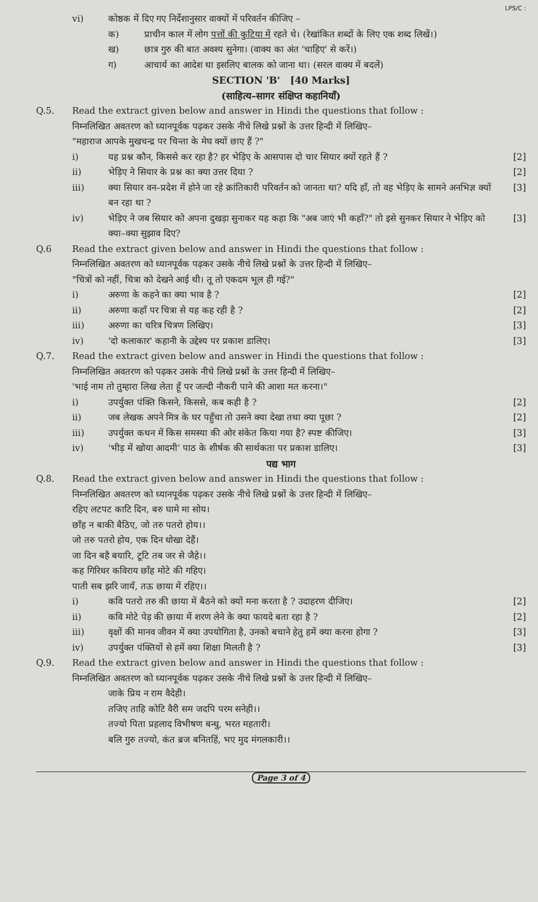LPS/C :
vi) कोष्ठक में दिए गए निर्देशानुसार वाक्यों में परिवर्तन कीजिए –
क) प्राचीन काल में लोग पत्तों की कुटिया में रहते थे। (रेखांकित शब्दों के लिए एक शब्द लिखें।)
ख) छात्र गुरु की बात अवश्य सुनेगा। (वाक्य का अंत 'चाहिए' से करें।)
ग) आचार्य का आदेश था इसलिए बालक को जाना था। (सरल वाक्य में बदलें)
SECTION 'B' [40 Marks]
(साहित्य–सागर संक्षिप्त कहानियाँ)
Q.5. Read the extract given below and answer in Hindi the questions that follow :
निम्नलिखित अवतरण को ध्यानपूर्वक पढ़कर उसके नीचे लिखे प्रश्नों के उत्तर हिन्दी में लिखिए–
"महाराज आपके मुखचन्द्र पर चिन्ता के मेघ क्यों छाए हैं ?"
i) यह प्रश्न कौन, किससे कर रहा है? हर भेड़िए के आसपास दो चार सियार क्यों रहते हैं ?
[2]
ii) भेड़िए ने सियार के प्रश्न का क्या उत्तर दिया ?
[2]
iii) क्या सियार वन–प्रदेश में होने जा रहे क्रांतिकारी परिवर्तन को जानता था? यदि हाँ, तो वह भेड़िए के सामने अनभिज्ञ क्यों बन रहा था ?
[3]
iv) भेड़िए ने जब सियार को अपना दुखड़ा सुनाकर यह कहा कि "अब जाएं भी कहाँ?" तो इसे सुनकर सियार ने भेड़िए को क्या–क्या सुझाव दिए?
[3]
Q.6 Read the extract given below and answer in Hindi the questions that follow :
निम्नलिखित अवतरण को ध्यानपूर्वक पढ़कर उसके नीचे लिखे प्रश्नों के उत्तर हिन्दी में लिखिए–
"चित्रों को नहीं, चित्रा को देखने आई थी। तू तो एकदम भूल ही गई?"
i) अरुणा के कहने का क्या भाव है ? [2]
ii) अरुणा कहाँ पर चित्रा से यह कह रही है ?
[2]
iii) अरुणा का चरित्र चित्रण लिखिए। [3]
iv) 'दो कलाकार' कहानी के उद्देश्य पर प्रकाश डालिए।
[3]
Q.7. Read the extract given below and answer in Hindi the questions that follow :
निम्नलिखित अवतरण को पढ़कर उसके नीचे लिखे प्रश्नों के उत्तर हिन्दी में लिखिए–
'भाई नाम तो तुम्हारा लिख लेता हूँ पर जल्दी नौकरी पाने की आशा मत करना।"
i) उपर्युक्त पंक्ति किसने, किससे, कब कही है ?
[2]
ii) जब लेखक अपने मित्र के घर पहुँचा तो उसने क्या देखा तथा क्या पूछा ?
[2]
iii) उपर्युक्त कथन में किस समस्या की ओर संकेत किया गया है? स्पष्ट कीजिए।
[3]
iv) 'भीड़ में खोया आदमी' पाठ के शीर्षक की सार्थकता पर प्रकाश डालिए।
[3]
पद्य भाग
Q.8. Read the extract given below and answer in Hindi the questions that follow :
निम्नलिखित अवतरण को ध्यानपूर्वक पढ़कर उसके नीचे लिखे प्रश्नों के उत्तर हिन्दी में लिखिए–
रहिए लटपट काटि दिन, बरु घामे मा सोय।
छाँह न बाकी बैठिए, जो तरु पतरो होय।।
जो तरु पतरो होय, एक दिन धोखा देहैं।
जा दिन बहै बयारि, टूटि तब जर से जैहे।।
कह गिरिधर कविराय छाँह मोटे की गहिए।
पाती सब झरि जायँ, तऊ छाया में रहिए।।
i) कवि पतरो तरु की छाया में बैठने को क्यों मना करता है ? उदाहरण दीजिए।
[2]
ii) कवि मोटे पेड़ की छाया में शरण लेने के क्या फायदे बता रहा है ?
[2]
iii) वृक्षों की मानव जीवन में क्या उपयोगिता है, उनको बचाने हेतु हमें क्या करना होगा ?
[3]
iv) उपर्युक्त पंक्तियों से हमें क्या शिक्षा मिलती है ?
[3]
Q.9. Read the extract given below and answer in Hindi the questions that follow :
निम्नलिखित अवतरण को ध्यानपूर्वक पढ़कर उसके नीचे लिखे प्रश्नों के उत्तर हिन्दी में लिखिए–
जाके प्रिय न राम वैदेही।
तजिए ताहि कोटि वैरी सम जदपि परम सनेही।।
तज्यो पिता प्रहलाद विभीषण बन्धु, भरत महतारी।
बलि गुरु तज्यो, कंत ब्रज बनितहिं, भए मुद मंगलकारी।।
Page 3 of 4